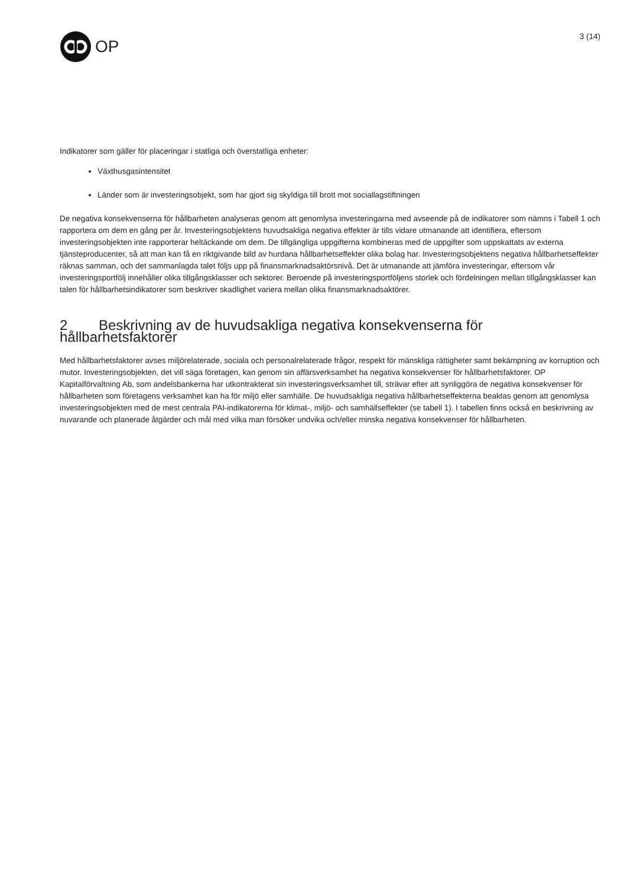OP
3 (14)
Indikatorer som gäller för placeringar i statliga och överstatliga enheter:
Växthusgasintensitet
Länder som är investeringsobjekt, som har gjort sig skyldiga till brott mot sociallagstiftningen
De negativa konsekvenserna för hållbarheten analyseras genom att genomlysa investeringarna med avseende på de indikatorer som nämns i Tabell 1 och rapportera om dem en gång per år. Investeringsobjektens huvudsakliga negativa effekter är tills vidare utmanande att identifiera, eftersom investeringsobjekten inte rapporterar heltäckande om dem. De tillgängliga uppgifterna kombineras med de uppgifter som uppskattats av externa tjänsteproducenter, så att man kan få en riktgivande bild av hurdana hållbarhetseffekter olika bolag har. Investeringsobjektens negativa hållbarhetseffekter räknas samman, och det sammanlagda talet följs upp på finansmarknadsaktörsnivå. Det är utmanande att jämföra investeringar, eftersom vår investeringsportfölj innehåller olika tillgångsklasser och sektorer. Beroende på investeringsportföljens storlek och fördelningen mellan tillgångsklasser kan talen för hållbarhetsindikatorer som beskriver skadlighet variera mellan olika finansmarknadsaktörer.
2 Beskrivning av de huvudsakliga negativa konsekvenserna för hållbarhetsfaktorer
Med hållbarhetsfaktorer avses miljörelaterade, sociala och personalrelaterade frågor, respekt för mänskliga rättigheter samt bekämpning av korruption och mutor. Investeringsobjekten, det vill säga företagen, kan genom sin affärsverksamhet ha negativa konsekvenser för hållbarhetsfaktorer. OP Kapitalförvaltning Ab, som andelsbankerna har utkontrakterat sin investeringsverksamhet till, strävar efter att synliggöra de negativa konsekvenser för hållbarheten som företagens verksamhet kan ha för miljö eller samhälle. De huvudsakliga negativa hållbarhetseffekterna beaktas genom att genomlysa investeringsobjekten med de mest centrala PAI-indikatorerna för klimat-, miljö- och samhällseffekter (se tabell 1). I tabellen finns också en beskrivning av nuvarande och planerade åtgärder och mål med vilka man försöker undvika och/eller minska negativa konsekvenser för hållbarheten.